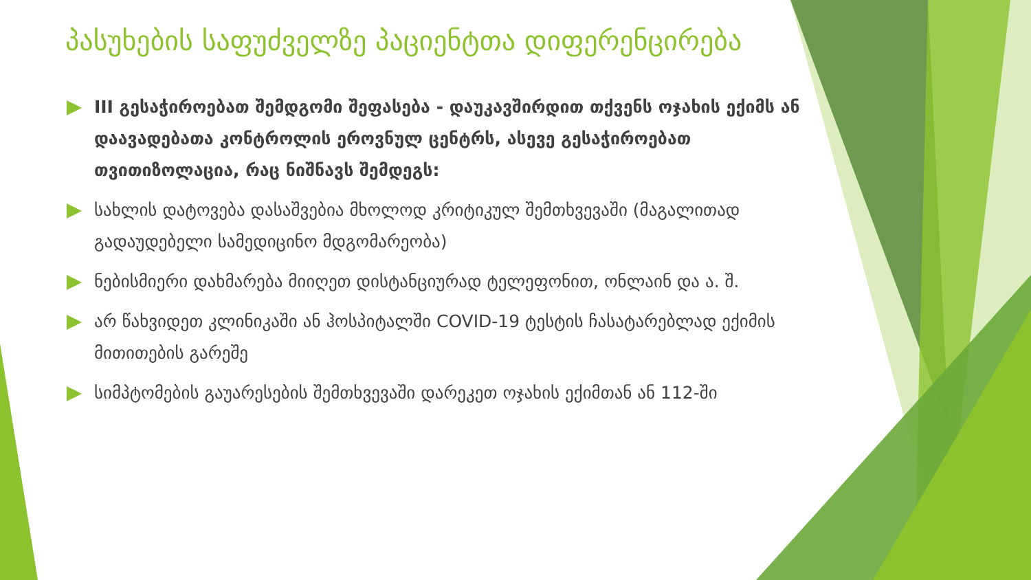პასუხების საფუძველზე პაციენტთა დიფერენცირება
III გესაჭიროებათ შემდგომი შეფასება - დაუკავშირდით თქვენს ოჯახის ექიმს ან დაავადებათა კონტროლის ეროვნულ ცენტრს, ასევე გესაჭიროებათ თვითიზოლაცია, რაც ნიშნავს შემდეგს:
სახლის დატოვება დასაშვებია მხოლოდ კრიტიკულ შემთხვევაში (მაგალითად გადაუდებელი სამედიცინო მდგომარეობა)
ნებისმიერი დახმარება მიიღეთ დისტანციურად ტელეფონით, ონლაინ და ა. შ.
არ წახვიდეთ კლინიკაში ან ჰოსპიტალში COVID-19 ტესტის ჩასატარებლად ექიმის მითითების გარეშე
სიმპტომების გაუარესების შემთხვევაში დარეკეთ ოჯახის ექიმთან ან 112-ში